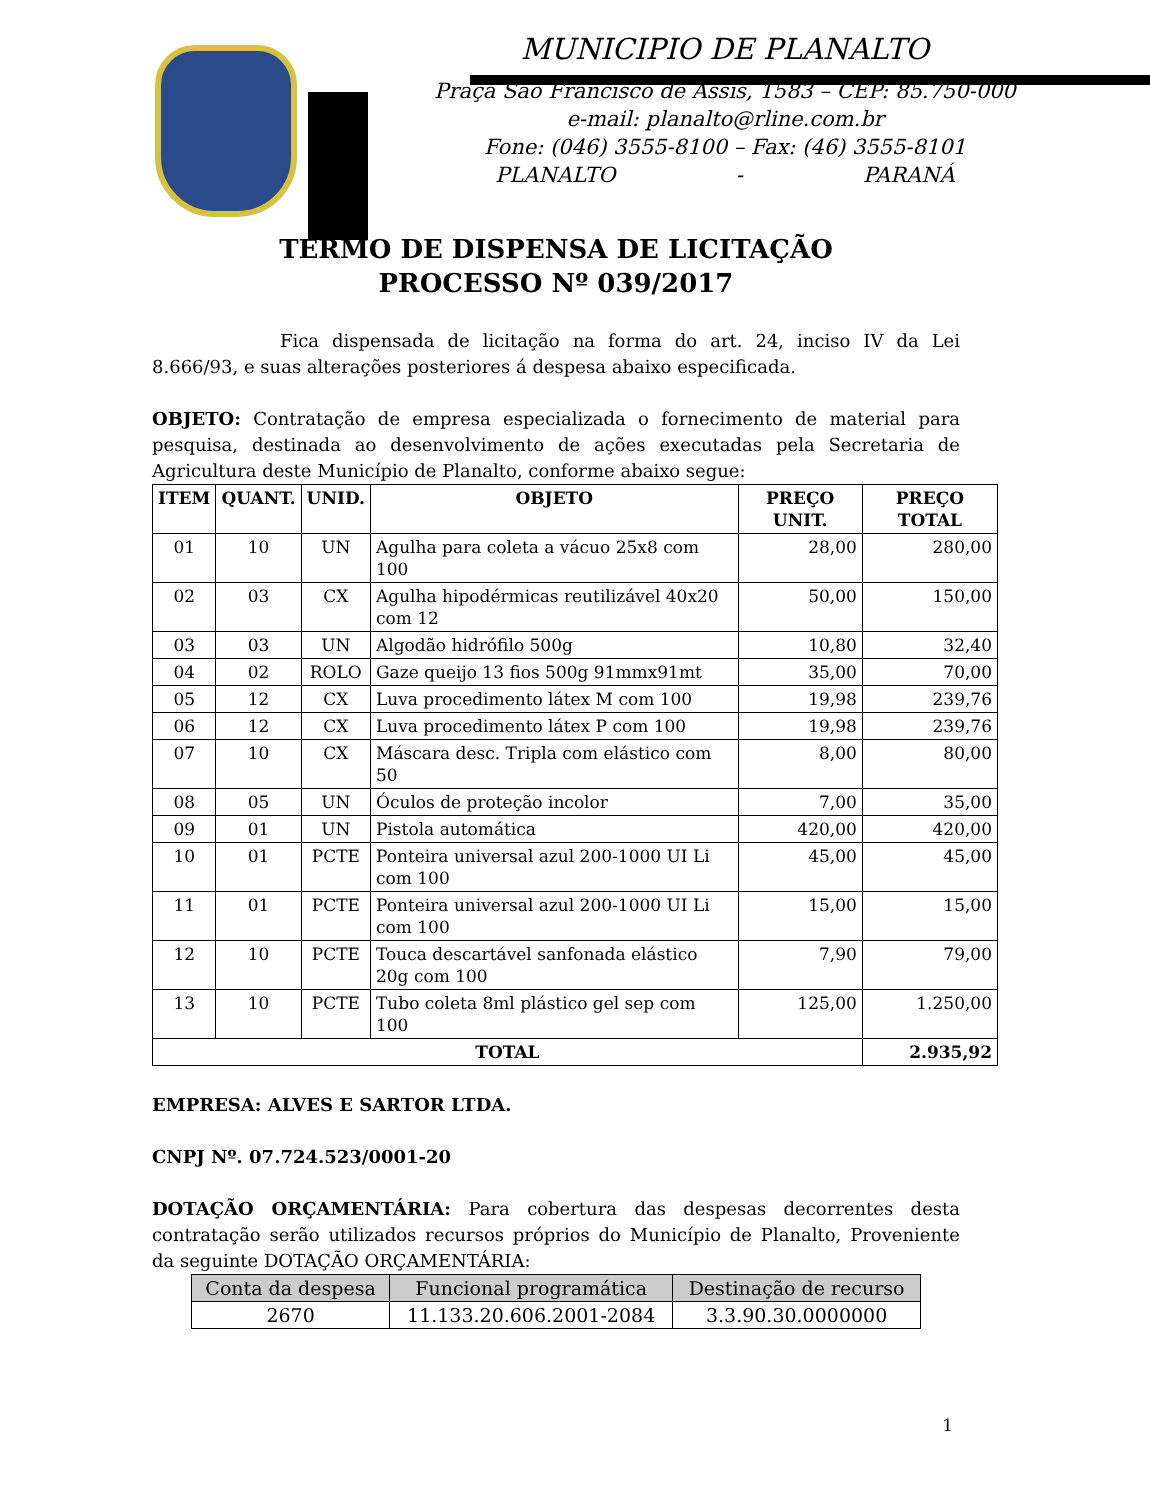MUNICIPIO DE PLANALTO
Praça São Francisco de Assis, 1583 – CEP: 85.750-000
e-mail: planalto@rline.com.br
Fone: (046) 3555-8100 – Fax: (46) 3555-8101
PLANALTO - PARANÁ
TERMO DE DISPENSA DE LICITAÇÃO
PROCESSO Nº 039/2017
Fica dispensada de licitação na forma do art. 24, inciso IV da Lei 8.666/93, e suas alterações posteriores á despesa abaixo especificada.
OBJETO: Contratação de empresa especializada o fornecimento de material para pesquisa, destinada ao desenvolvimento de ações executadas pela Secretaria de Agricultura deste Município de Planalto, conforme abaixo segue:
| ITEM | QUANT. | UNID. | OBJETO | PREÇO UNIT. | PREÇO TOTAL |
| --- | --- | --- | --- | --- | --- |
| 01 | 10 | UN | Agulha para coleta a vácuo 25x8 com 100 | 28,00 | 280,00 |
| 02 | 03 | CX | Agulha hipodérmicas reutilizável 40x20 com 12 | 50,00 | 150,00 |
| 03 | 03 | UN | Algodão hidrófilo 500g | 10,80 | 32,40 |
| 04 | 02 | ROLO | Gaze queijo 13 fios 500g 91mmx91mt | 35,00 | 70,00 |
| 05 | 12 | CX | Luva procedimento látex M com 100 | 19,98 | 239,76 |
| 06 | 12 | CX | Luva procedimento látex P com 100 | 19,98 | 239,76 |
| 07 | 10 | CX | Máscara desc. Tripla com elástico com 50 | 8,00 | 80,00 |
| 08 | 05 | UN | Óculos de proteção incolor | 7,00 | 35,00 |
| 09 | 01 | UN | Pistola automática | 420,00 | 420,00 |
| 10 | 01 | PCTE | Ponteira universal azul 200-1000 UI Li com 100 | 45,00 | 45,00 |
| 11 | 01 | PCTE | Ponteira universal azul 200-1000 UI Li com 100 | 15,00 | 15,00 |
| 12 | 10 | PCTE | Touca descartável sanfonada elástico 20g com 100 | 7,90 | 79,00 |
| 13 | 10 | PCTE | Tubo coleta 8ml plástico gel sep com 100 | 125,00 | 1.250,00 |
| TOTAL | | | | | 2.935,92 |
EMPRESA: ALVES E SARTOR LTDA.
CNPJ Nº. 07.724.523/0001-20
DOTAÇÃO ORÇAMENTÁRIA: Para cobertura das despesas decorrentes desta contratação serão utilizados recursos próprios do Município de Planalto, Proveniente da seguinte DOTAÇÃO ORÇAMENTÁRIA:
| Conta da despesa | Funcional programática | Destinação de recurso |
| --- | --- | --- |
| 2670 | 11.133.20.606.2001-2084 | 3.3.90.30.0000000 |
1